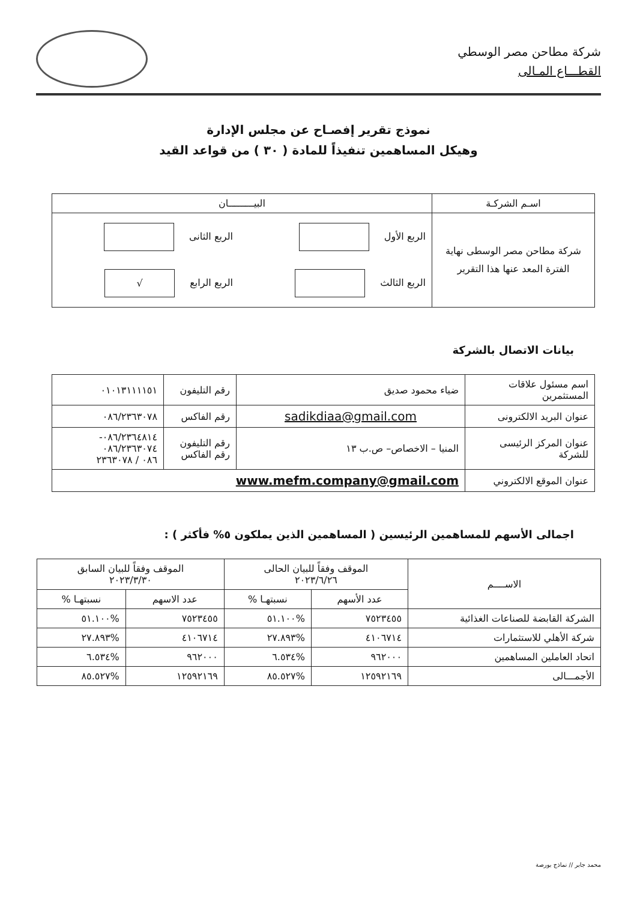شركة مطاحن مصر الوسطي
القطـــاع المـالى
نموذج تقرير إفصـاح عن مجلس الإدارة
وهيكل المساهمين تنفيذاً للمادة ( ٣٠ ) من قواعد القيد
| اسـم الشركـة | البيـــــــــان |
| --- | --- |
| شركة مطاحن مصر الوسطى نهاية الفترة المعد عنها هذا التقرير | الربع الأول الربع الثانى الربع الثالث الربع الرابع √ |
بيانات الاتصال بالشركة
| اسم مسئول علاقات المستثمرين | ضياء محمود صديق | رقم التليفون | ٠١٠١٣١١١١٥١ |
| عنوان البريد الالكترونى | sadikdiaa@gmail.com | رقم الفاكس | ٠٨٦/٢٣٦٣٠٧٨ |
| عنوان المركز الرئيسى للشركة | المنيا – الاخصاص– ص.ب ١٣ | رقم التليفون رقم الفاكس | ٠٨٦/٢٣٦٤٨١٤- ٠٨٦/٢٣٦٣٠٧٤ ٠٨٦ / ٢٣٦٣٠٧٨ |
| عنوان الموقع الالكتروني | www.mefm.company@gmail.com | | |
اجمالى الأسهم للمساهمين الرئيسين ( المساهمين الذين يملكون ٥% فأكثر ) :
| الاســــم | الموقف وفقاً للبيان الحالى ٢٠٢٣/٦/٢٦ | | الموقف وفقاً للبيان السابق ٢٠٢٣/٣/٣٠ | |
| --- | --- | --- | --- | --- |
| | عدد الأسهم | نسبتهـا % | عدد الاسهم | نسبتهـا % |
| الشركة القابضة للصناعات الغذائية | ٧٥٢٣٤٥٥ | %٥١.١٠٠ | ٧٥٢٣٤٥٥ | %٥١.١٠٠ |
| شركة الأهلي للاستثمارات | ٤١٠٦٧١٤ | %٢٧.٨٩٣ | ٤١٠٦٧١٤ | %٢٧.٨٩٣ |
| اتحاد العاملين المساهمين | ٩٦٢٠٠٠ | %٦.٥٣٤ | ٩٦٢٠٠٠ | %٦.٥٣٤ |
| الأجمـــالى | ١٢٥٩٢١٦٩ | %٨٥.٥٢٧ | ١٢٥٩٢١٦٩ | %٨٥.٥٢٧ |
محمد جابر // نماذج بورصة